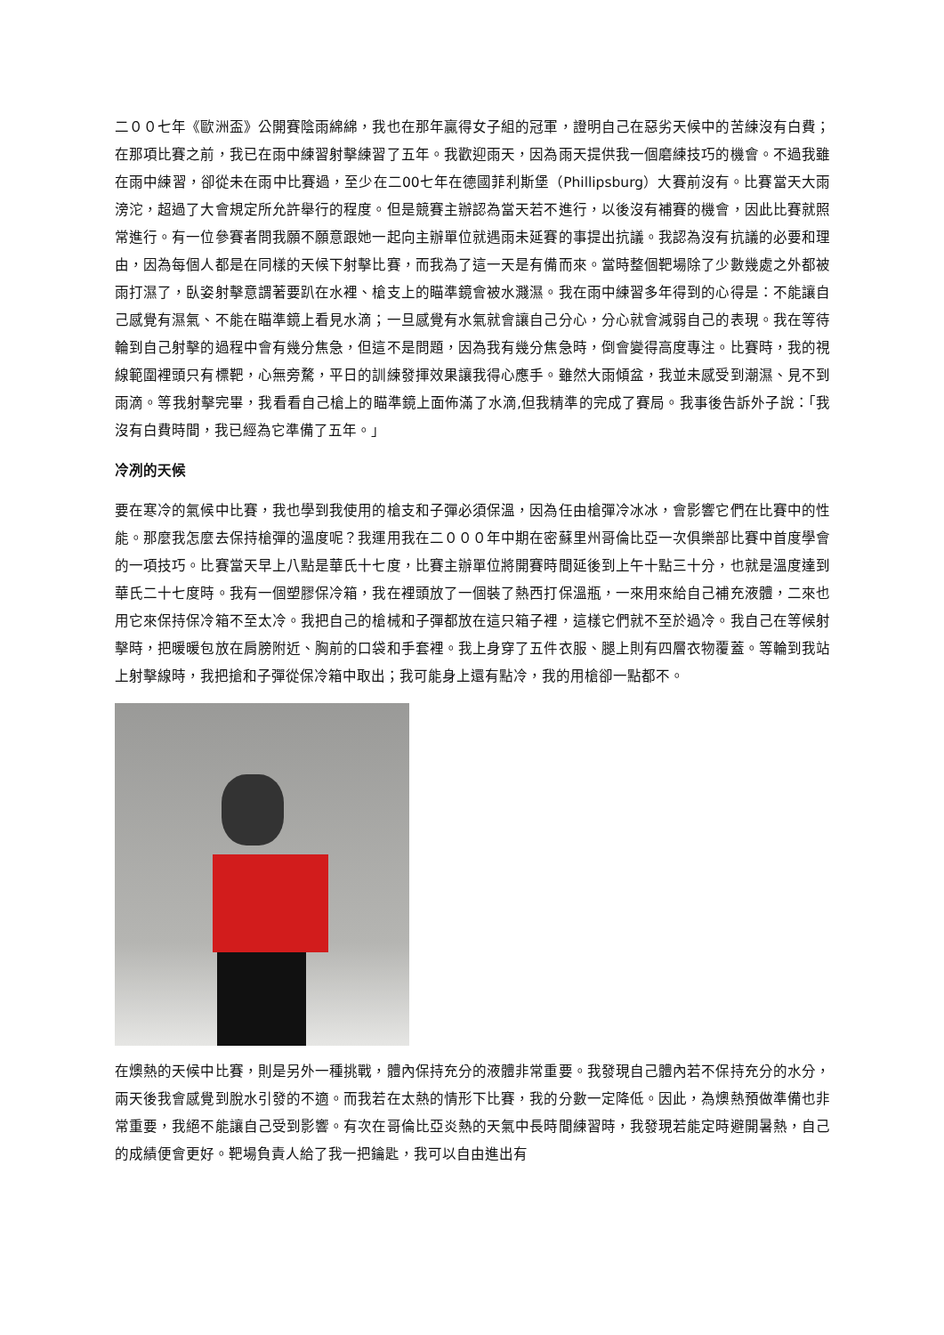二００七年《歐洲盃》公開賽陰雨綿綿，我也在那年贏得女子組的冠軍，證明自己在惡劣天候中的苦練沒有白費；在那項比賽之前，我已在雨中練習射擊練習了五年。我歡迎雨天，因為雨天提供我一個磨練技巧的機會。不過我雖在雨中練習，卻從未在雨中比賽過，至少在二00七年在德國菲利斯堡（Phillipsburg）大賽前沒有。比賽當天大雨滂沱，超過了大會規定所允許舉行的程度。但是競賽主辦認為當天若不進行，以後沒有補賽的機會，因此比賽就照常進行。有一位參賽者問我願不願意跟她一起向主辦單位就遇雨未延賽的事提出抗議。我認為沒有抗議的必要和理由，因為每個人都是在同樣的天候下射擊比賽，而我為了這一天是有備而來。當時整個靶場除了少數幾處之外都被雨打濕了，臥姿射擊意謂著要趴在水裡、槍支上的瞄準鏡會被水濺濕。我在雨中練習多年得到的心得是：不能讓自己感覺有濕氣、不能在瞄準鏡上看見水滴；一旦感覺有水氣就會讓自己分心，分心就會減弱自己的表現。我在等待輪到自己射擊的過程中會有幾分焦急，但這不是問題，因為我有幾分焦急時，倒會變得高度專注。比賽時，我的視線範圍裡頭只有標靶，心無旁騖，平日的訓練發揮效果讓我得心應手。雖然大雨傾盆，我並未感受到潮濕、見不到雨滴。等我射擊完畢，我看看自己槍上的瞄準鏡上面佈滿了水滴,但我精準的完成了賽局。我事後告訴外子說：「我沒有白費時間，我已經為它準備了五年。」
冷冽的天候
要在寒冷的氣候中比賽，我也學到我使用的槍支和子彈必須保溫，因為任由槍彈冷冰冰，會影響它們在比賽中的性能。那麼我怎麼去保持槍彈的溫度呢？我運用我在二０００年中期在密蘇里州哥倫比亞一次俱樂部比賽中首度學會的一項技巧。比賽當天早上八點是華氏十七度，比賽主辦單位將開賽時間延後到上午十點三十分，也就是溫度達到華氏二十七度時。我有一個塑膠保冷箱，我在裡頭放了一個裝了熱西打保溫瓶，一來用來給自己補充液體，二來也用它來保持保冷箱不至太冷。我把自己的槍械和子彈都放在這只箱子裡，這樣它們就不至於過冷。我自己在等候射擊時，把暖暖包放在肩膀附近、胸前的口袋和手套裡。我上身穿了五件衣服、腿上則有四層衣物覆蓋。等輪到我站上射擊線時，我把搶和子彈從保冷箱中取出；我可能身上還有點冷，我的用槍卻一點都不。
在燠熱的天候中比賽，則是另外一種挑戰，體內保持充分的液體非常重要。我發現自己體內若不保持充分的水分，兩天後我會感覺到脫水引發的不適。而我若在太熱的情形下比賽，我的分數一定降低。因此，為燠熱預做準備也非常重要，我絕不能讓自己受到影響。有次在哥倫比亞炎熱的天氣中長時間練習時，我發現若能定時避開暑熱，自己的成績便會更好。靶場負責人給了我一把鑰匙，我可以自由進出有